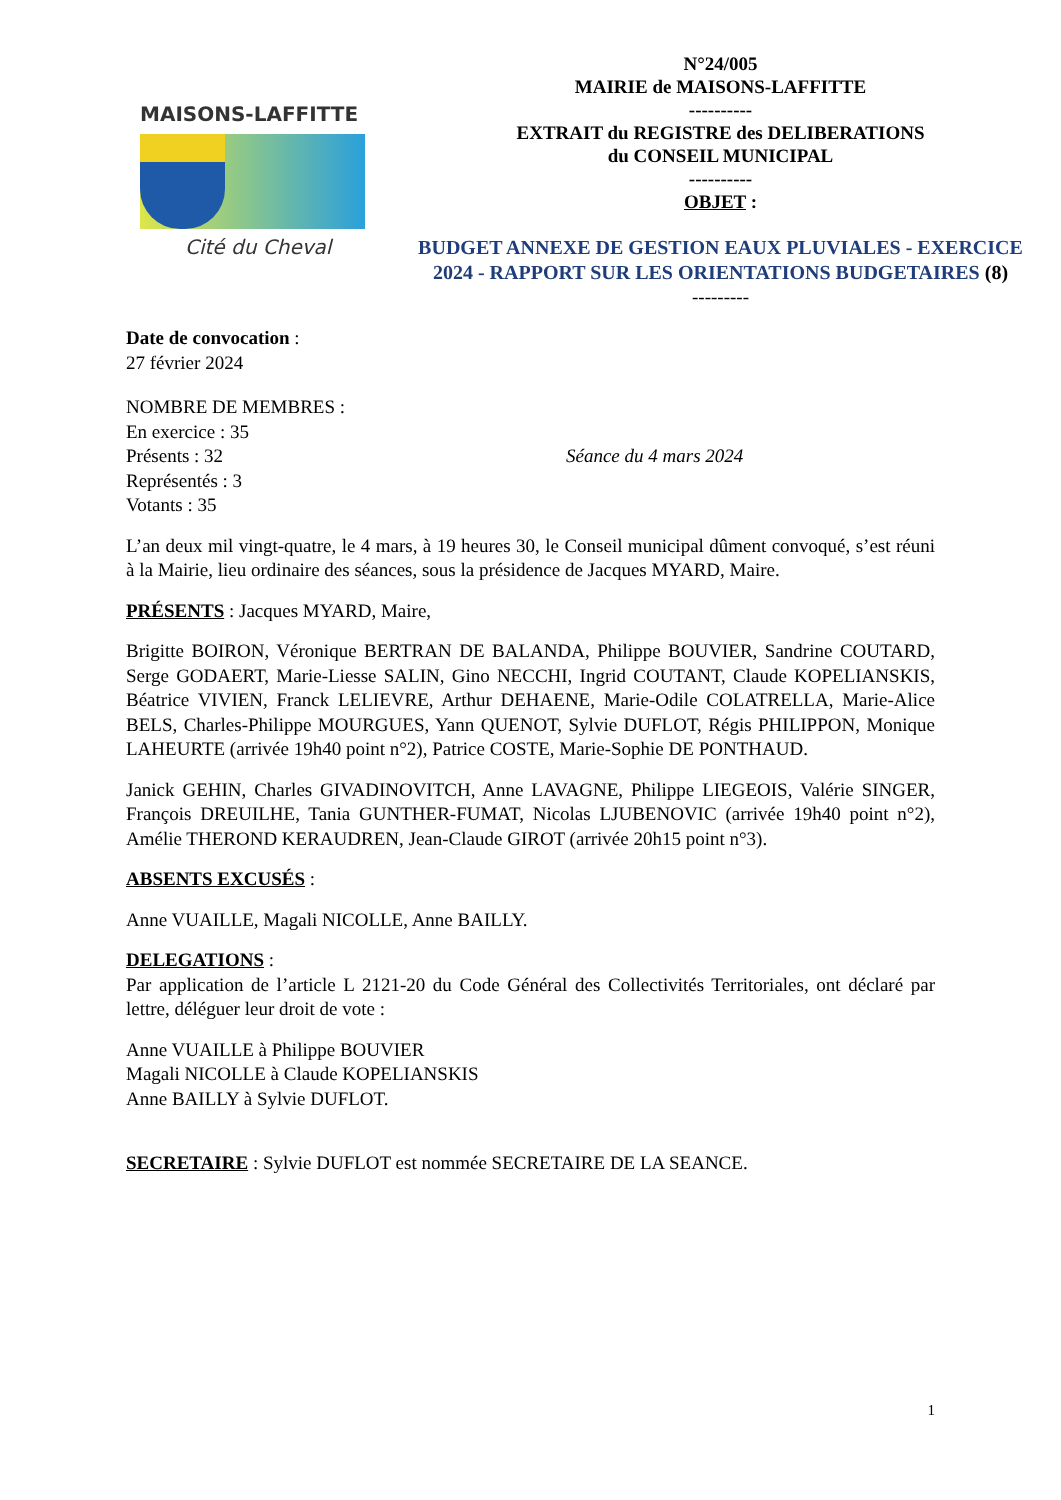MAISONS-LAFFITTE
Cité du Cheval
N°24/005
MAIRIE de MAISONS-LAFFITTE
----------
EXTRAIT du REGISTRE des DELIBERATIONS
du CONSEIL MUNICIPAL
----------
OBJET :
BUDGET ANNEXE DE GESTION EAUX PLUVIALES - EXERCICE 2024 - RAPPORT SUR LES ORIENTATIONS BUDGETAIRES (8)
---------
Date de convocation :
27 février 2024
NOMBRE DE MEMBRES :
En exercice : 35
Présents : 32 Séance du 4 mars 2024
Représentés : 3
Votants : 35
L’an deux mil vingt-quatre, le 4 mars, à 19 heures 30, le Conseil municipal dûment convoqué, s’est réuni à la Mairie, lieu ordinaire des séances, sous la présidence de Jacques MYARD, Maire.
PRÉSENTS : Jacques MYARD, Maire,
Brigitte BOIRON, Véronique BERTRAN DE BALANDA, Philippe BOUVIER, Sandrine COUTARD, Serge GODAERT, Marie-Liesse SALIN, Gino NECCHI, Ingrid COUTANT, Claude KOPELIANSKIS, Béatrice VIVIEN, Franck LELIEVRE, Arthur DEHAENE, Marie-Odile COLATRELLA, Marie-Alice BELS, Charles-Philippe MOURGUES, Yann QUENOT, Sylvie DUFLOT, Régis PHILIPPON, Monique LAHEURTE (arrivée 19h40 point n°2), Patrice COSTE, Marie-Sophie DE PONTHAUD.
Janick GEHIN, Charles GIVADINOVITCH, Anne LAVAGNE, Philippe LIEGEOIS, Valérie SINGER, François DREUILHE, Tania GUNTHER-FUMAT, Nicolas LJUBENOVIC (arrivée 19h40 point n°2), Amélie THEROND KERAUDREN, Jean-Claude GIROT (arrivée 20h15 point n°3).
ABSENTS EXCUSÉS :
Anne VUAILLE, Magali NICOLLE, Anne BAILLY.
DELEGATIONS :
Par application de l’article L 2121-20 du Code Général des Collectivités Territoriales, ont déclaré par lettre, déléguer leur droit de vote :
Anne VUAILLE à Philippe BOUVIER
Magali NICOLLE à Claude KOPELIANSKIS
Anne BAILLY à Sylvie DUFLOT.
SECRETAIRE : Sylvie DUFLOT est nommée SECRETAIRE DE LA SEANCE.
1